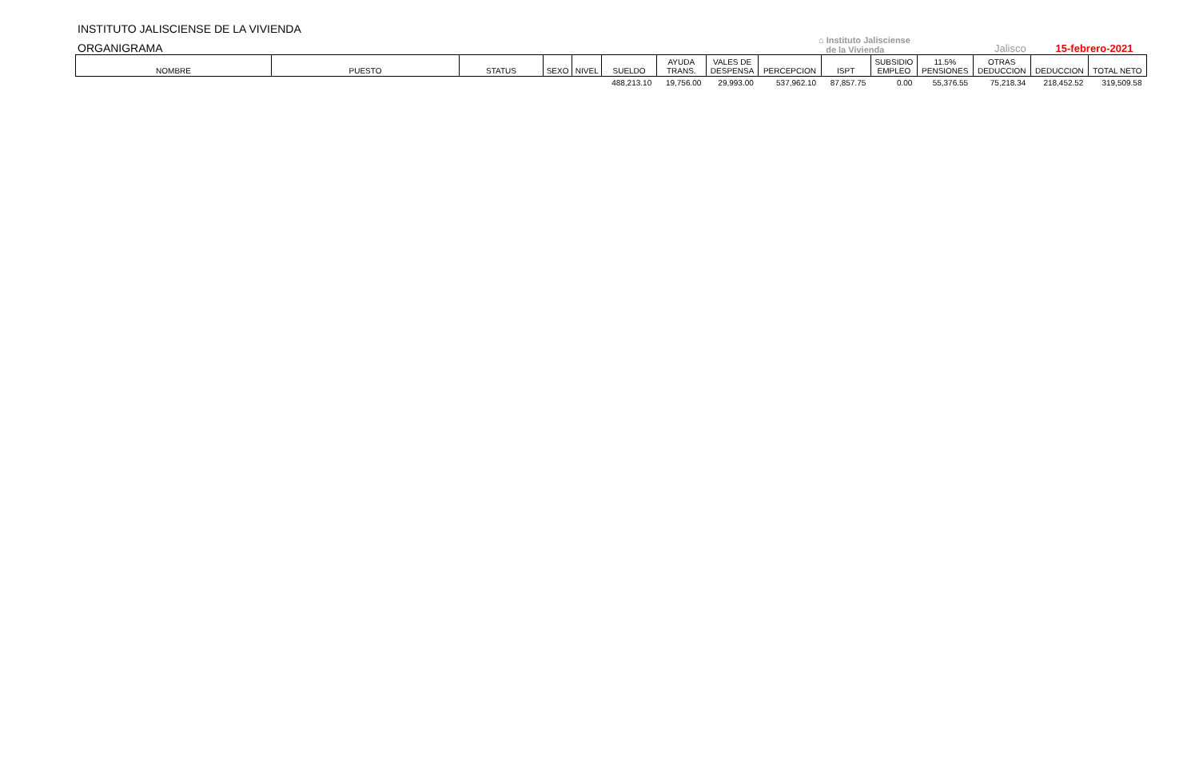INSTITUTO JALISCIENSE DE LA VIVIENDA
ORGANIGRAMA
⌂ Instituto Jalisciense
de la Vivienda
Jalisco
15-febrero-2021
| NOMBRE | PUESTO | STATUS | SEXO | NIVEL | SUELDO | AYUDA TRANS. | VALES DE DESPENSA | PERCEPCION | ISPT | SUBSIDIO EMPLEO | 11.5% PENSIONES | OTRAS DEDUCCION | DEDUCCION | TOTAL NETO |
| --- | --- | --- | --- | --- | --- | --- | --- | --- | --- | --- | --- | --- | --- | --- |
| | | | | | 488,213.10 | 19,756.00 | 29,993.00 | 537,962.10 | 87,857.75 | 0.00 | 55,376.55 | 75,218.34 | 218,452.52 | 319,509.58 |